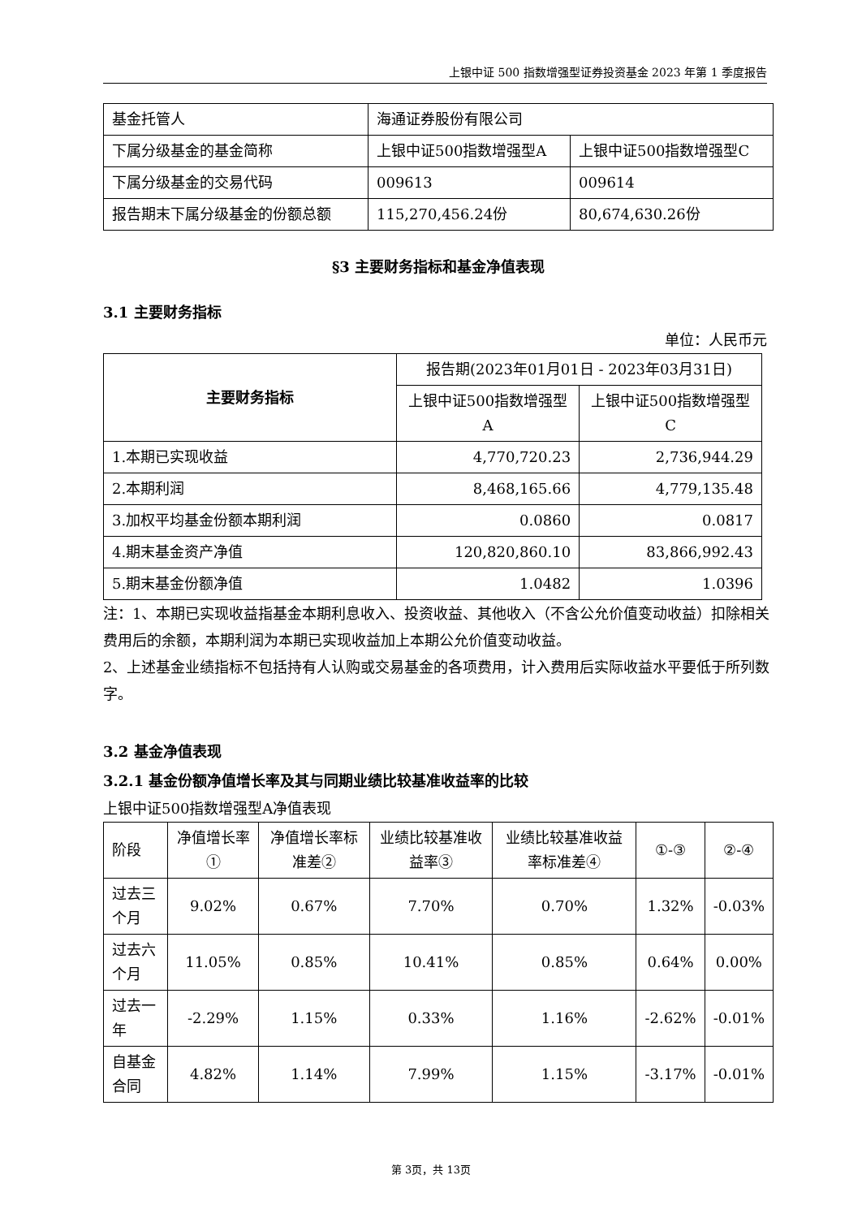上银中证 500 指数增强型证券投资基金 2023 年第 1 季度报告
| 基金托管人 | 海通证券股份有限公司 | |
| 下属分级基金的基金简称 | 上银中证500指数增强型A | 上银中证500指数增强型C |
| 下属分级基金的交易代码 | 009613 | 009614 |
| 报告期末下属分级基金的份额总额 | 115,270,456.24份 | 80,674,630.26份 |
§3 主要财务指标和基金净值表现
3.1 主要财务指标
单位：人民币元
| 主要财务指标 | 报告期(2023年01月01日 - 2023年03月31日) | |
| --- | --- | --- |
| | 上银中证500指数增强型A | 上银中证500指数增强型C |
| 1.本期已实现收益 | 4,770,720.23 | 2,736,944.29 |
| 2.本期利润 | 8,468,165.66 | 4,779,135.48 |
| 3.加权平均基金份额本期利润 | 0.0860 | 0.0817 |
| 4.期末基金资产净值 | 120,820,860.10 | 83,866,992.43 |
| 5.期末基金份额净值 | 1.0482 | 1.0396 |
注：1、本期已实现收益指基金本期利息收入、投资收益、其他收入（不含公允价值变动收益）扣除相关费用后的余额，本期利润为本期已实现收益加上本期公允价值变动收益。
2、上述基金业绩指标不包括持有人认购或交易基金的各项费用，计入费用后实际收益水平要低于所列数字。
3.2 基金净值表现
3.2.1 基金份额净值增长率及其与同期业绩比较基准收益率的比较
上银中证500指数增强型A净值表现
| 阶段 | 净值增长率① | 净值增长率标准差② | 业绩比较基准收益率③ | 业绩比较基准收益率标准差④ | ①-③ | ②-④ |
| --- | --- | --- | --- | --- | --- | --- |
| 过去三个月 | 9.02% | 0.67% | 7.70% | 0.70% | 1.32% | -0.03% |
| 过去六个月 | 11.05% | 0.85% | 10.41% | 0.85% | 0.64% | 0.00% |
| 过去一年 | -2.29% | 1.15% | 0.33% | 1.16% | -2.62% | -0.01% |
| 自基金合同 | 4.82% | 1.14% | 7.99% | 1.15% | -3.17% | -0.01% |
第 3页，共 13页